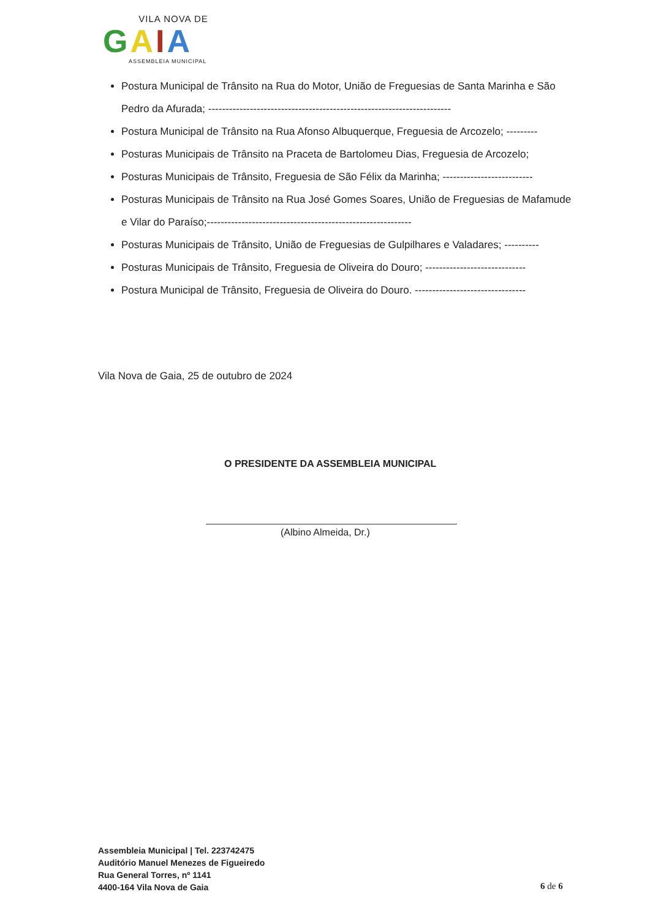VILA NOVA DE
GAIA
ASSEMBLEIA MUNICIPAL
Postura Municipal de Trânsito na Rua do Motor, União de Freguesias de Santa Marinha e São Pedro da Afurada; ----------------------------------------------------------------------
Postura Municipal de Trânsito na Rua Afonso Albuquerque, Freguesia de Arcozelo; ---------
Posturas Municipais de Trânsito na Praceta de Bartolomeu Dias, Freguesia de Arcozelo;
Posturas Municipais de Trânsito, Freguesia de São Félix da Marinha; --------------------------
Posturas Municipais de Trânsito na Rua José Gomes Soares, União de Freguesias de Mafamude e Vilar do Paraíso;-----------------------------------------------------------
Posturas Municipais de Trânsito, União de Freguesias de Gulpilhares e Valadares; ----------
Posturas Municipais de Trânsito, Freguesia de Oliveira do Douro; -----------------------------
Postura Municipal de Trânsito, Freguesia de Oliveira do Douro. --------------------------------
Vila Nova de Gaia, 25 de outubro de 2024
O PRESIDENTE DA ASSEMBLEIA MUNICIPAL
(Albino Almeida, Dr.)
Assembleia Municipal | Tel. 223742475
Auditório Manuel Menezes de Figueiredo
Rua General Torres, nº 1141
4400-164 Vila Nova de Gaia
6 de 6